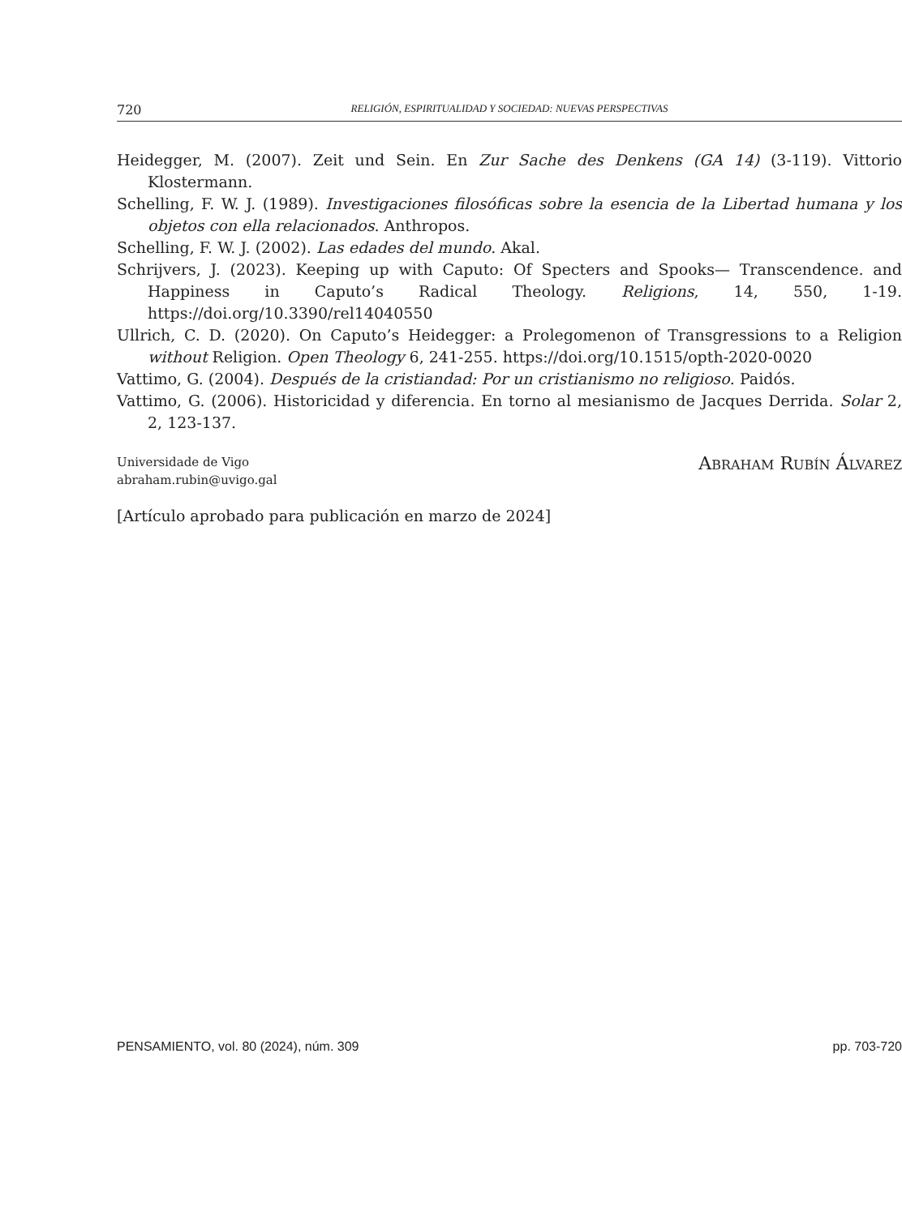720 RELIGIÓN, ESPIRITUALIDAD Y SOCIEDAD: NUEVAS PERSPECTIVAS
Heidegger, M. (2007). Zeit und Sein. En Zur Sache des Denkens (GA 14) (3-119). Vittorio Klostermann.
Schelling, F. W. J. (1989). Investigaciones filosóficas sobre la esencia de la Libertad humana y los objetos con ella relacionados. Anthropos.
Schelling, F. W. J. (2002). Las edades del mundo. Akal.
Schrijvers, J. (2023). Keeping up with Caputo: Of Specters and Spooks— Transcendence. and Happiness in Caputo’s Radical Theology. Religions, 14, 550, 1-19. https://doi.org/10.3390/rel14040550
Ullrich, C. D. (2020). On Caputo’s Heidegger: a Prolegomenon of Transgressions to a Religion without Religion. Open Theology 6, 241-255. https://doi.org/10.1515/opth-2020-0020
Vattimo, G. (2004). Después de la cristiandad: Por un cristianismo no religioso. Paidós.
Vattimo, G. (2006). Historicidad y diferencia. En torno al mesianismo de Jacques Derrida. Solar 2, 2, 123-137.
Universidade de Vigo
abraham.rubin@uvigo.gal
ABRAHAM RUBÍN ÁLVAREZ
[Artículo aprobado para publicación en marzo de 2024]
PENSAMIENTO, vol. 80 (2024), núm. 309 pp. 703-720